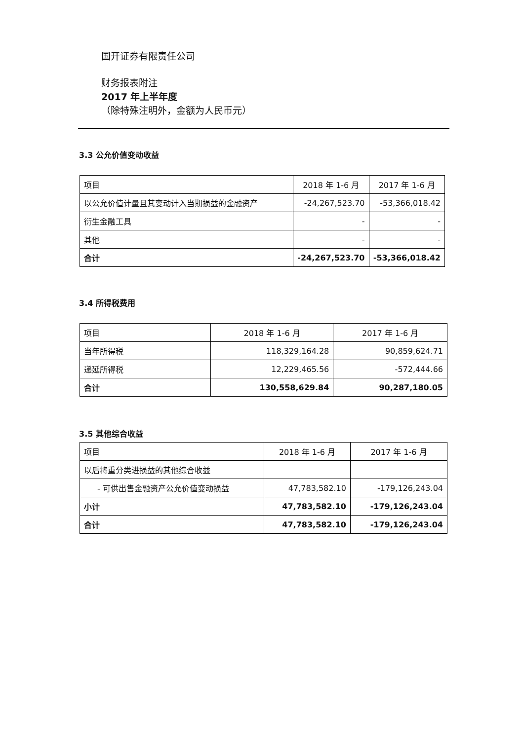国开证券有限责任公司
财务报表附注
2017 年上半年度
（除特殊注明外，金额为人民币元）
3.3 公允价值变动收益
| 项目 | 2018 年 1-6 月 | 2017 年 1-6 月 |
| --- | --- | --- |
| 以公允价值计量且其变动计入当期损益的金融资产 | -24,267,523.70 | -53,366,018.42 |
| 衍生金融工具 | - | - |
| 其他 | - | - |
| 合计 | -24,267,523.70 | -53,366,018.42 |
3.4 所得税费用
| 项目 | 2018 年 1-6 月 | 2017 年 1-6 月 |
| --- | --- | --- |
| 当年所得税 | 118,329,164.28 | 90,859,624.71 |
| 递延所得税 | 12,229,465.56 | -572,444.66 |
| 合计 | 130,558,629.84 | 90,287,180.05 |
3.5 其他综合收益
| 项目 | 2018 年 1-6 月 | 2017 年 1-6 月 |
| --- | --- | --- |
| 以后将重分类进损益的其他综合收益 | | |
| - 可供出售金融资产公允价值变动损益 | 47,783,582.10 | -179,126,243.04 |
| 小计 | 47,783,582.10 | -179,126,243.04 |
| 合计 | 47,783,582.10 | -179,126,243.04 |